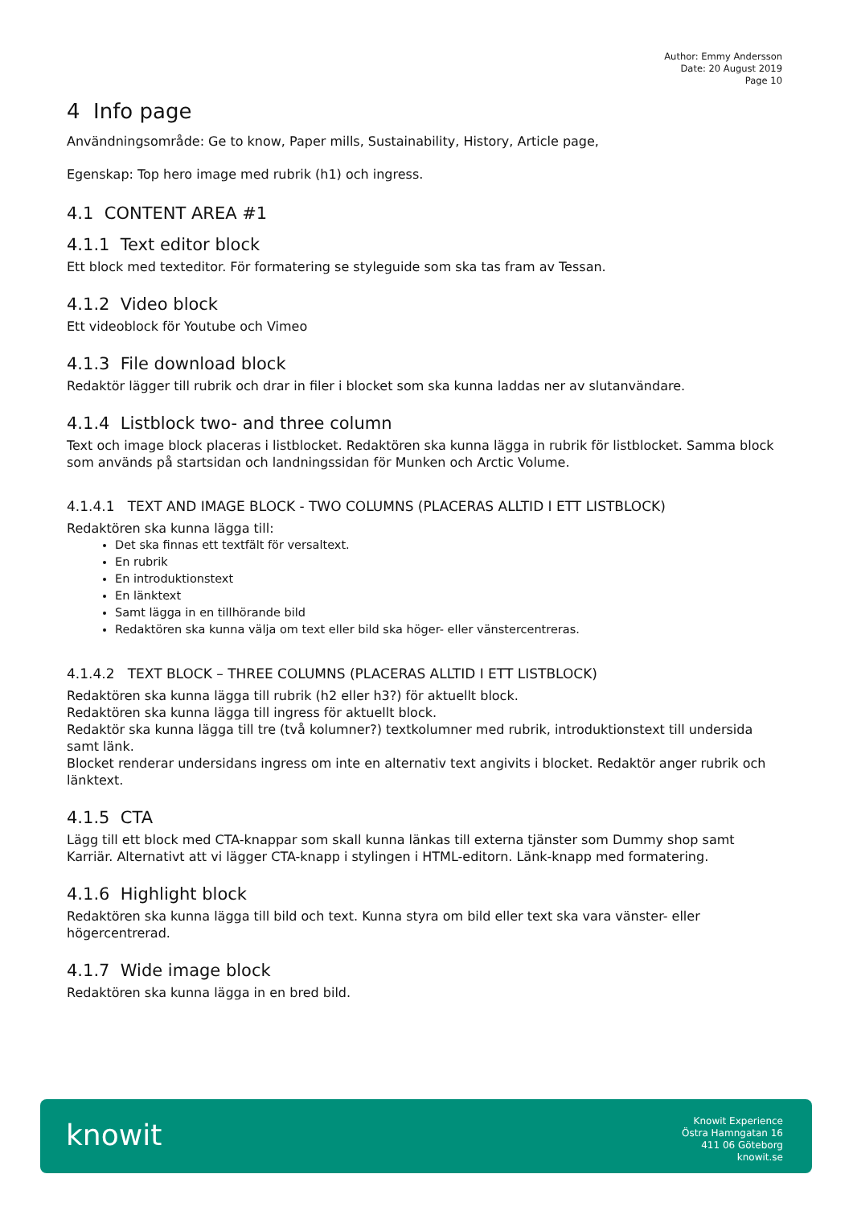Author: Emmy Andersson
Date: 20 August 2019
Page 10
4 Info page
Användningsområde: Ge to know, Paper mills, Sustainability, History, Article page,
Egenskap: Top hero image med rubrik (h1) och ingress.
4.1 CONTENT AREA #1
4.1.1 Text editor block
Ett block med texteditor. För formatering se styleguide som ska tas fram av Tessan.
4.1.2 Video block
Ett videoblock för Youtube och Vimeo
4.1.3 File download block
Redaktör lägger till rubrik och drar in filer i blocket som ska kunna laddas ner av slutanvändare.
4.1.4 Listblock two- and three column
Text och image block placeras i listblocket. Redaktören ska kunna lägga in rubrik för listblocket. Samma block som används på startsidan och landningssidan för Munken och Arctic Volume.
4.1.4.1 TEXT AND IMAGE BLOCK - TWO COLUMNS (PLACERAS ALLTID I ETT LISTBLOCK)
Redaktören ska kunna lägga till:
Det ska finnas ett textfält för versaltext.
En rubrik
En introduktionstext
En länktext
Samt lägga in en tillhörande bild
Redaktören ska kunna välja om text eller bild ska höger- eller vänstercentreras.
4.1.4.2 TEXT BLOCK – THREE COLUMNS (PLACERAS ALLTID I ETT LISTBLOCK)
Redaktören ska kunna lägga till rubrik (h2 eller h3?) för aktuellt block.
Redaktören ska kunna lägga till ingress för aktuellt block.
Redaktör ska kunna lägga till tre (två kolumner?) textkolumner med rubrik, introduktionstext till undersida samt länk.
Blocket renderar undersidans ingress om inte en alternativ text angivits i blocket. Redaktör anger rubrik och länktext.
4.1.5 CTA
Lägg till ett block med CTA-knappar som skall kunna länkas till externa tjänster som Dummy shop samt Karriär. Alternativt att vi lägger CTA-knapp i stylingen i HTML-editorn. Länk-knapp med formatering.
4.1.6 Highlight block
Redaktören ska kunna lägga till bild och text. Kunna styra om bild eller text ska vara vänster- eller högercentrerad.
4.1.7 Wide image block
Redaktören ska kunna lägga in en bred bild.
knowit
Knowit Experience
Östra Hamngatan 16
411 06 Göteborg
knowit.se